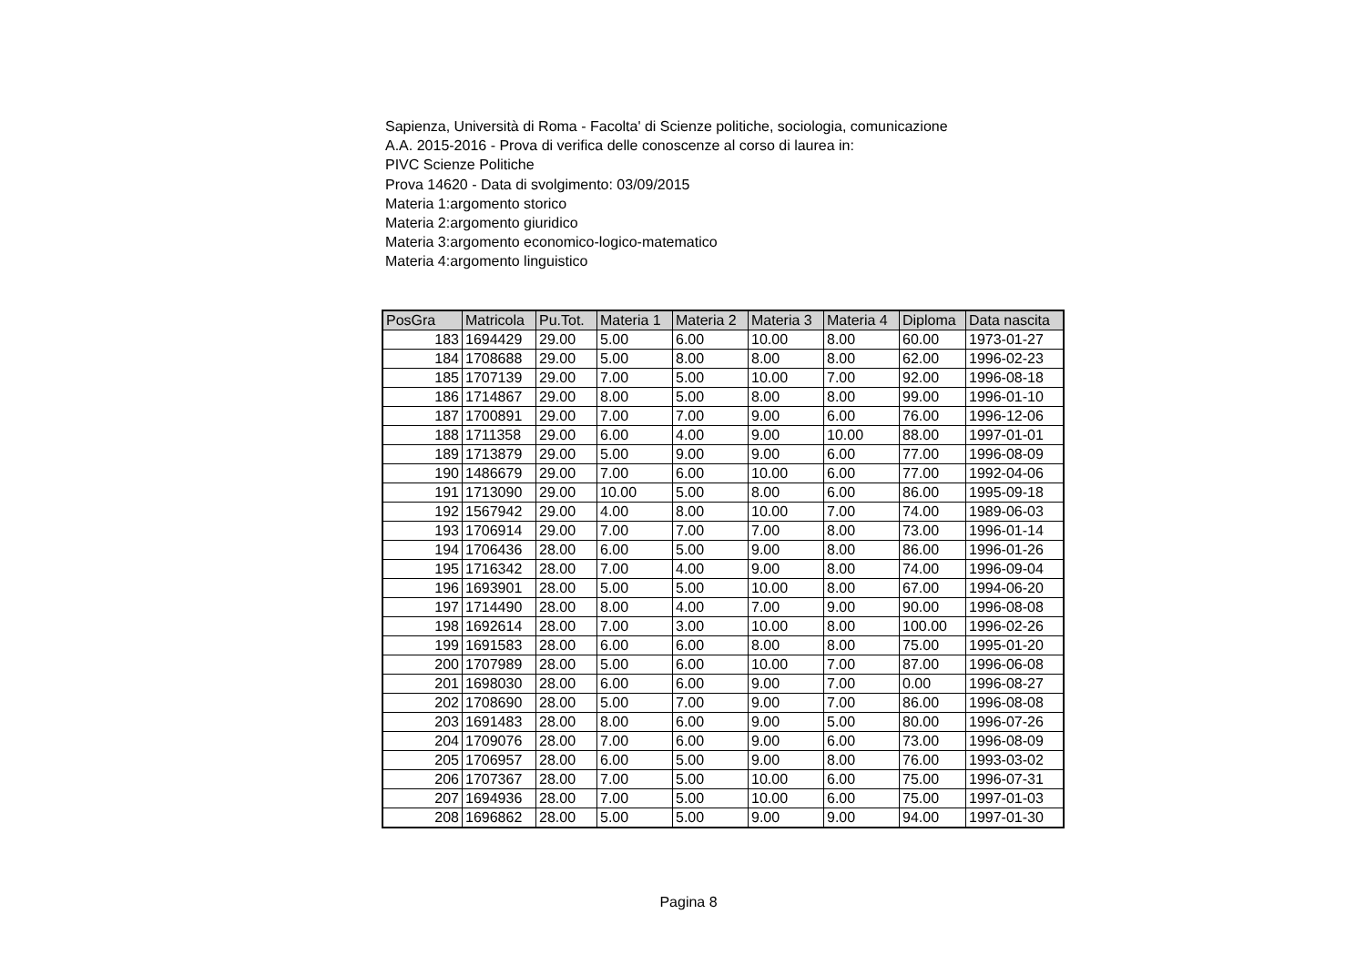Sapienza, Università di Roma - Facolta' di Scienze politiche, sociologia, comunicazione
A.A. 2015-2016 - Prova di verifica delle conoscenze al corso di laurea in:
PIVC Scienze Politiche
Prova 14620 - Data di svolgimento: 03/09/2015
Materia 1:argomento storico
Materia 2:argomento giuridico
Materia 3:argomento economico-logico-matematico
Materia 4:argomento linguistico
| PosGra | Matricola | Pu.Tot. | Materia 1 | Materia 2 | Materia 3 | Materia 4 | Diploma | Data nascita |
| --- | --- | --- | --- | --- | --- | --- | --- | --- |
| 183 | 1694429 | 29.00 | 5.00 | 6.00 | 10.00 | 8.00 | 60.00 | 1973-01-27 |
| 184 | 1708688 | 29.00 | 5.00 | 8.00 | 8.00 | 8.00 | 62.00 | 1996-02-23 |
| 185 | 1707139 | 29.00 | 7.00 | 5.00 | 10.00 | 7.00 | 92.00 | 1996-08-18 |
| 186 | 1714867 | 29.00 | 8.00 | 5.00 | 8.00 | 8.00 | 99.00 | 1996-01-10 |
| 187 | 1700891 | 29.00 | 7.00 | 7.00 | 9.00 | 6.00 | 76.00 | 1996-12-06 |
| 188 | 1711358 | 29.00 | 6.00 | 4.00 | 9.00 | 10.00 | 88.00 | 1997-01-01 |
| 189 | 1713879 | 29.00 | 5.00 | 9.00 | 9.00 | 6.00 | 77.00 | 1996-08-09 |
| 190 | 1486679 | 29.00 | 7.00 | 6.00 | 10.00 | 6.00 | 77.00 | 1992-04-06 |
| 191 | 1713090 | 29.00 | 10.00 | 5.00 | 8.00 | 6.00 | 86.00 | 1995-09-18 |
| 192 | 1567942 | 29.00 | 4.00 | 8.00 | 10.00 | 7.00 | 74.00 | 1989-06-03 |
| 193 | 1706914 | 29.00 | 7.00 | 7.00 | 7.00 | 8.00 | 73.00 | 1996-01-14 |
| 194 | 1706436 | 28.00 | 6.00 | 5.00 | 9.00 | 8.00 | 86.00 | 1996-01-26 |
| 195 | 1716342 | 28.00 | 7.00 | 4.00 | 9.00 | 8.00 | 74.00 | 1996-09-04 |
| 196 | 1693901 | 28.00 | 5.00 | 5.00 | 10.00 | 8.00 | 67.00 | 1994-06-20 |
| 197 | 1714490 | 28.00 | 8.00 | 4.00 | 7.00 | 9.00 | 90.00 | 1996-08-08 |
| 198 | 1692614 | 28.00 | 7.00 | 3.00 | 10.00 | 8.00 | 100.00 | 1996-02-26 |
| 199 | 1691583 | 28.00 | 6.00 | 6.00 | 8.00 | 8.00 | 75.00 | 1995-01-20 |
| 200 | 1707989 | 28.00 | 5.00 | 6.00 | 10.00 | 7.00 | 87.00 | 1996-06-08 |
| 201 | 1698030 | 28.00 | 6.00 | 6.00 | 9.00 | 7.00 | 0.00 | 1996-08-27 |
| 202 | 1708690 | 28.00 | 5.00 | 7.00 | 9.00 | 7.00 | 86.00 | 1996-08-08 |
| 203 | 1691483 | 28.00 | 8.00 | 6.00 | 9.00 | 5.00 | 80.00 | 1996-07-26 |
| 204 | 1709076 | 28.00 | 7.00 | 6.00 | 9.00 | 6.00 | 73.00 | 1996-08-09 |
| 205 | 1706957 | 28.00 | 6.00 | 5.00 | 9.00 | 8.00 | 76.00 | 1993-03-02 |
| 206 | 1707367 | 28.00 | 7.00 | 5.00 | 10.00 | 6.00 | 75.00 | 1996-07-31 |
| 207 | 1694936 | 28.00 | 7.00 | 5.00 | 10.00 | 6.00 | 75.00 | 1997-01-03 |
| 208 | 1696862 | 28.00 | 5.00 | 5.00 | 9.00 | 9.00 | 94.00 | 1997-01-30 |
Pagina 8